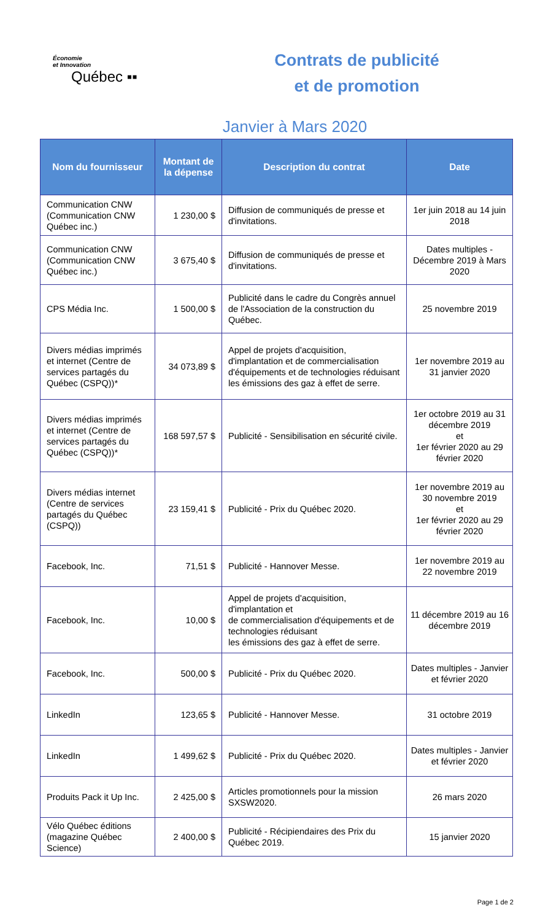Économie
et Innovation
Québec ▪▪
Contrats de publicité
et de promotion
Janvier à Mars 2020
| Nom du fournisseur | Montant de la dépense | Description du contrat | Date |
| --- | --- | --- | --- |
| Communication CNW (Communication CNW Québec inc.) | 1 230,00 $ | Diffusion de communiqués de presse et d'invitations. | 1er juin 2018 au 14 juin 2018 |
| Communication CNW (Communication CNW Québec inc.) | 3 675,40 $ | Diffusion de communiqués de presse et d'invitations. | Dates multiples - Décembre 2019 à Mars 2020 |
| CPS Média Inc. | 1 500,00 $ | Publicité dans le cadre du Congrès annuel de l'Association de la construction du Québec. | 25 novembre 2019 |
| Divers médias imprimés et internet (Centre de services partagés du Québec (CSPQ))* | 34 073,89 $ | Appel de projets d'acquisition, d'implantation et de commercialisation d'équipements et de technologies réduisant les émissions des gaz à effet de serre. | 1er novembre 2019 au 31 janvier 2020 |
| Divers médias imprimés et internet (Centre de services partagés du Québec (CSPQ))* | 168 597,57 $ | Publicité - Sensibilisation en sécurité civile. | 1er octobre 2019 au 31 décembre 2019 et 1er février 2020 au 29 février 2020 |
| Divers médias internet (Centre de services partagés du Québec (CSPQ)) | 23 159,41 $ | Publicité - Prix du Québec 2020. | 1er novembre 2019 au 30 novembre 2019 et 1er février 2020 au 29 février 2020 |
| Facebook, Inc. | 71,51 $ | Publicité - Hannover Messe. | 1er novembre 2019 au 22 novembre 2019 |
| Facebook, Inc. | 10,00 $ | Appel de projets d'acquisition, d'implantation et de commercialisation d'équipements et de technologies réduisant les émissions des gaz à effet de serre. | 11 décembre 2019 au 16 décembre 2019 |
| Facebook, Inc. | 500,00 $ | Publicité - Prix du Québec 2020. | Dates multiples - Janvier et février 2020 |
| LinkedIn | 123,65 $ | Publicité - Hannover Messe. | 31 octobre 2019 |
| LinkedIn | 1 499,62 $ | Publicité - Prix du Québec 2020. | Dates multiples - Janvier et février 2020 |
| Produits Pack it Up Inc. | 2 425,00 $ | Articles promotionnels pour la mission SXSW2020. | 26 mars 2020 |
| Vélo Québec éditions (magazine Québec Science) | 2 400,00 $ | Publicité - Récipiendaires des Prix du Québec 2019. | 15 janvier 2020 |
Page 1 de 2